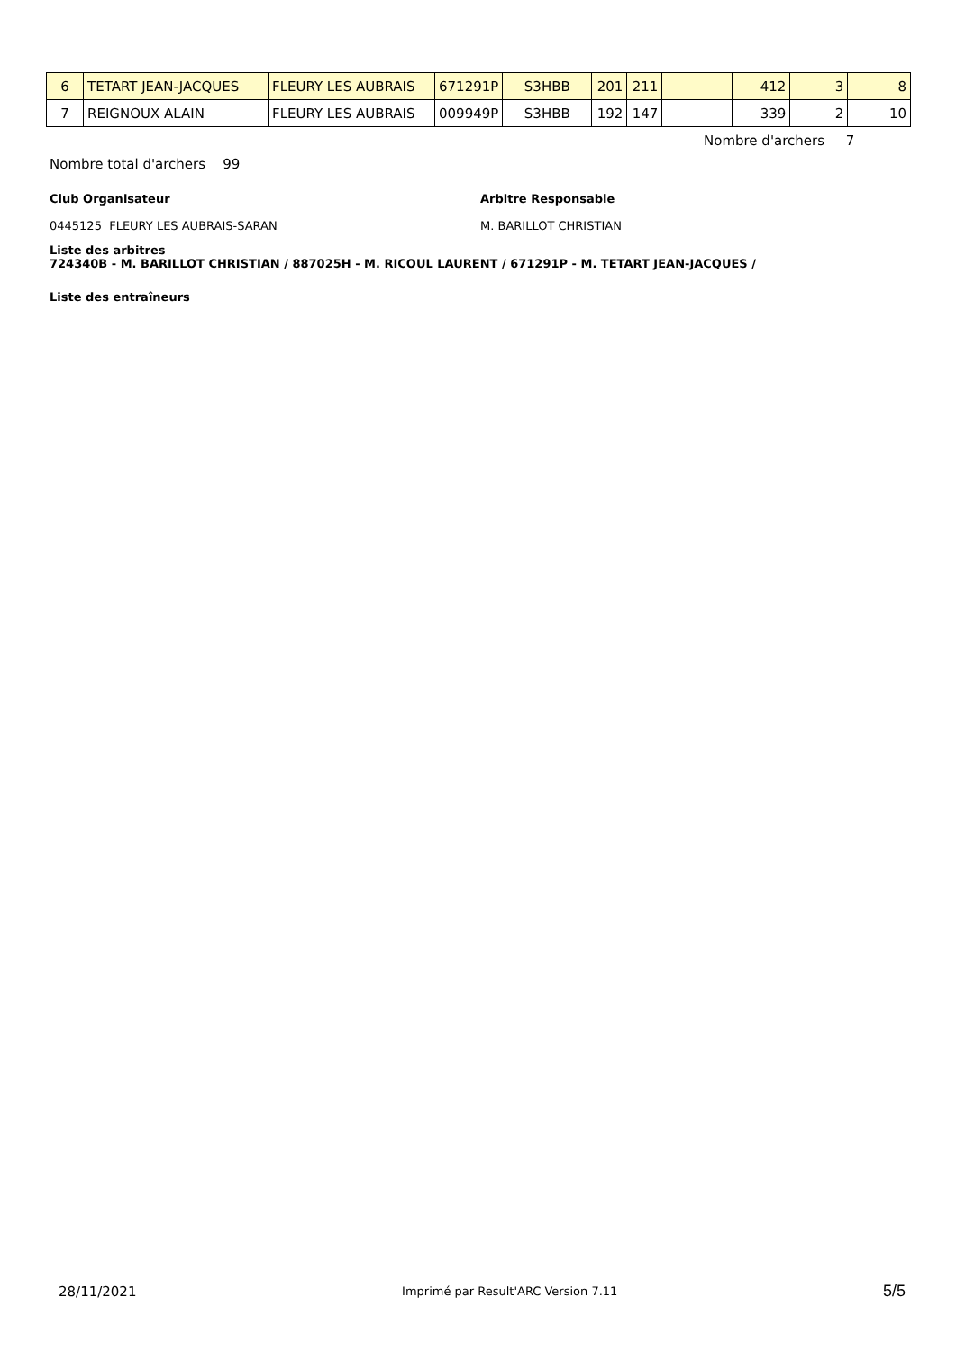| 6 | TETART JEAN-JACQUES | FLEURY LES AUBRAIS | 671291P | S3HBB | 201 | 211 | | | 412 | 3 | 8 |
| 7 | REIGNOUX ALAIN | FLEURY LES AUBRAIS | 009949P | S3HBB | 192 | 147 | | | 339 | 2 | 10 |
Nombre d'archers 7
Nombre total d'archers 99
Club Organisateur
0445125 FLEURY LES AUBRAIS-SARAN
Arbitre Responsable
M. BARILLOT CHRISTIAN
Liste des arbitres
724340B - M. BARILLOT CHRISTIAN / 887025H - M. RICOUL LAURENT / 671291P - M. TETART JEAN-JACQUES /
Liste des entraîneurs
28/11/2021 Imprimé par Result'ARC Version 7.11 5/5